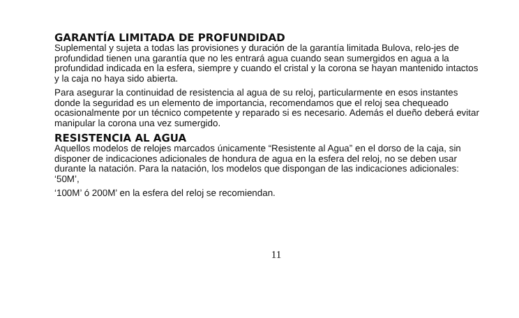GARANTÍA LIMITADA DE PROFUNDIDAD
Suplemental y sujeta a todas las provisiones y duración de la garantía limitada Bulova, relo-jes de profundidad tienen una garantía que no les entrará agua cuando sean sumergidos en agua a la profundidad indicada en la esfera, siempre y cuando el cristal y la corona se hayan mantenido intactos y la caja no haya sido abierta.
Para asegurar la continuidad de resistencia al agua de su reloj, particularmente en esos instantes donde la seguridad es un elemento de importancia, recomendamos que el reloj sea chequeado ocasionalmente por un técnico competente y reparado si es necesario. Además el dueño deberá evitar manipular la corona una vez sumergido.
RESISTENCIA AL AGUA
Aquellos modelos de relojes marcados únicamente “Resistente al Agua” en el dorso de la caja, sin disponer de indicaciones adicionales de hondura de agua en la esfera del reloj, no se deben usar durante la natación. Para la natación, los modelos que dispongan de las indicaciones adicionales: ‘50M’,
‘100M’ ó 200M’ en la esfera del reloj se recomiendan.
11